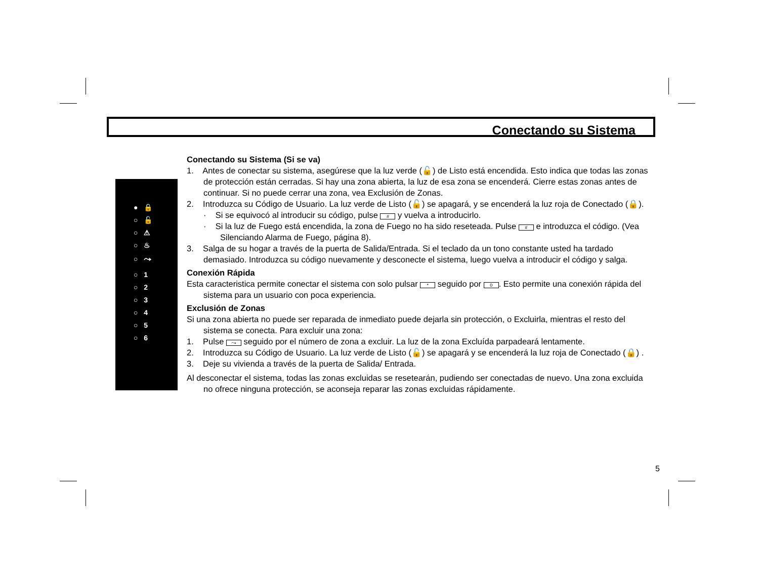Conectando su Sistema
● 🔒
○ 🔓
○ ⚠
○ ♨
○ ⤳
○ 1
○ 2
○ 3
○ 4
○ 5
○ 6
Conectando su Sistema (Si se va)
1. Antes de conectar su sistema, asegúrese que la luz verde (🔓) de Listo está encendida. Esto indica que todas las zonas de protección están cerradas. Si hay una zona abierta, la luz de esa zona se encenderá. Cierre estas zonas antes de continuar. Si no puede cerrar una zona, vea Exclusión de Zonas.
2. Introduzca su Código de Usuario. La luz verde de Listo (🔓) se apagará, y se encenderá la luz roja de Conectado (🔒).
· Si se equivocó al introducir su código, pulse # y vuelva a introducirlo.
· Si la luz de Fuego está encendida, la zona de Fuego no ha sido reseteada. Pulse # e introduzca el código. (Vea Silenciando Alarma de Fuego, página 8).
3. Salga de su hogar a través de la puerta de Salida/Entrada. Si el teclado da un tono constante usted ha tardado demasiado. Introduzca su código nuevamente y desconecte el sistema, luego vuelva a introducir el código y salga.
Conexión Rápida
Esta caracteristica permite conectar el sistema con solo pulsar * seguido por 0. Esto permite una conexión rápida del sistema para un usuario con poca experiencia.
Exclusión de Zonas
Si una zona abierta no puede ser reparada de inmediato puede dejarla sin protección, o Excluirla, mientras el resto del sistema se conecta. Para excluir una zona:
1. Pulse ⤳ seguido por el número de zona a excluir. La luz de la zona Excluída parpadeará lentamente.
2. Introduzca su Código de Usuario. La luz verde de Listo (🔓) se apagará y se encenderá la luz roja de Conectado (🔒) .
3. Deje su vivienda a través de la puerta de Salida/ Entrada.
Al desconectar el sistema, todas las zonas excluidas se resetearán, pudiendo ser conectadas de nuevo. Una zona excluida no ofrece ninguna protección, se aconseja reparar las zonas excluidas rápidamente.
5